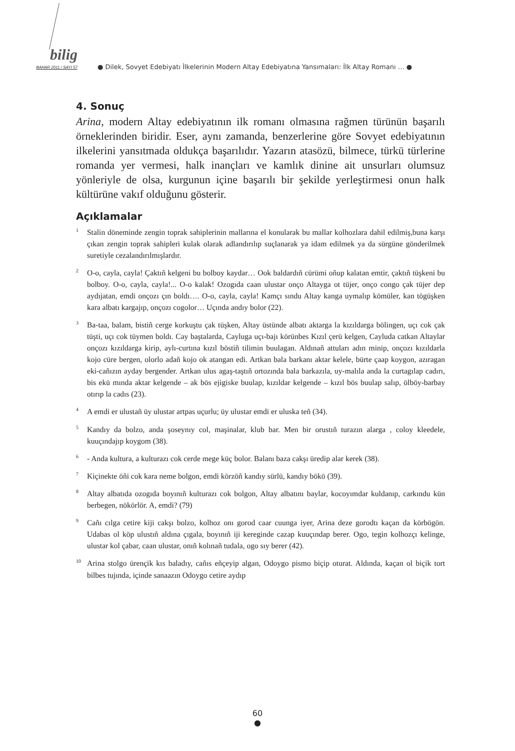bilig
BAHAR 2011 / SAYI 57
● Dilek, Sovyet Edebiyatı İlkelerinin Modern Altay Edebiyatına Yansımaları: İlk Altay Romanı … ●
4. Sonuç
Arina, modern Altay edebiyatının ilk romanı olmasına rağmen türünün başarılı örneklerinden biridir. Eser, aynı zamanda, benzerlerine göre Sovyet edebiyatının ilkelerini yansıtmada oldukça başarılıdır. Yazarın atasözü, bilmece, türkü türlerine romanda yer vermesi, halk inançları ve kamlık dinine ait unsurları olumsuz yönleriyle de olsa, kurgunun içine başarılı bir şekilde yerleştirmesi onun halk kültürüne vakıf olduğunu gösterir.
Açıklamalar
<sup>1</sup> Stalin döneminde zengin toprak sahiplerinin mallarına el konularak bu mallar kolhozlara dahil edilmiş,buna karşı çıkan zengin toprak sahipleri kulak olarak adlandırılıp suçlanarak ya idam edilmek ya da sürgüne gönderilmek suretiyle cezalandırılmışlardır.
<sup>2</sup> O-o, cayla, cayla! Çaktıñ kelgeni bu bolboy kaydar… Ook baldardıñ cürümi oñup kalatan emtir, çaktıñ tüşkeni bu bolboy. O-o, cayla, cayla!... O-o kalak! Ozogıda caan ulustar onço Altayga ot tüjer, onço congo çak tüjer dep aydıjatan, emdi onçozı çın boldı…. O-o, cayla, cayla! Kamçı sındu Altay kanga uymalıp kömüler, kan tögüşken kara albatı kargajıp, onçozı cogolor… Uçında andıy bolor (22).
<sup>3</sup> Ba-taa, balam, bistiñ cerge korkuştu çak tüşken, Altay üstünde albatı aktarga la kızıldarga bölingen, uçı cok çak tüşti, uçı cok tüymen boldı. Cay baştalarda, Cayluga uçı-bajı körünbes Kızıl çerü kelgen, Cayluda catkan Altaylar onçozı kızıldarga kirip, aylı-curtına kızıl böstiñ tilimin buulagan. Aldınañ attuları adın minip, onçozı kızıldarla kojo cüre bergen, olorlo adañ kojo ok atangan edi. Artkan bala barkanı aktar kelele, bürte çaap koygon, azıragan eki-cañızın ayday bergender. Artkan ulus agaş-taştıñ ortozında bala barkazıla, uy-malıla anda la curtagılap cadırı, bis ekü mında aktar kelgende – ak bös ejigiske buulap, kızıldar kelgende – kızıl bös buulap salıp, ölböy-barbay otırıp la cadıs (23).
<sup>4</sup> A emdi er ulustañ üy ulustar artpas uçurlu; üy ulustar emdi er uluska teñ (34).
<sup>5</sup> Kandıy da bolzo, anda şoseynıy col, maşinalar, klub bar. Men bir orustıñ turazın alarga , coloy kleedele, kuuçındajıp koygom (38).
<sup>6</sup>- Anda kultura, a kulturazı cok cerde mege küç bolor. Balanı baza cakşı üredip alar kerek (38).
<sup>7</sup> Kiçinekte öñi cok kara neme bolgon, emdi körzöñ kandıy sürlü, kandıy bökö (39).
<sup>8</sup> Altay albatıda ozogıda boyınıñ kulturazı cok bolgon, Altay albatını baylar, kocoyımdar kuldanıp, carkındu kün berbegen, nökörlör. A, emdi? (79)
<sup>9</sup> Cañı cılga cetire kiji cakşı bolzo, kolhoz onı gorod caar cuunga iyer, Arina deze gorodtı kaçan da körbögön. Udabas ol köp ulustıñ aldına çıgala, boyınıñ iji kereginde cazap kuuçındap berer. Ogo, tegin kolhozçı kelinge, ulustar kol çabar, caan ulustar, onıñ kolınañ tudala, ogo sıy berer (42).
<sup>10</sup> Arina stolgo ürençik kıs baladıy, cañıs eñçeyip algan, Odoygo pismo biçip oturat. Aldında, kaçan ol biçik tort bilbes tujında, içinde sanaazın Odoygo cetire aydıp
60
●